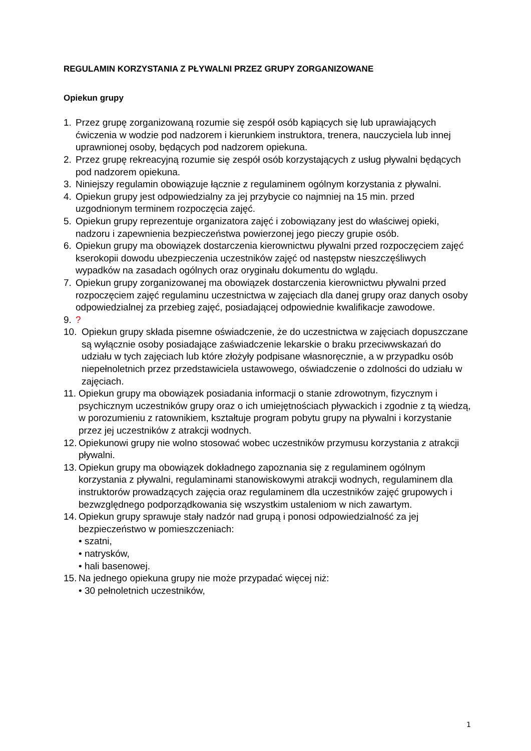REGULAMIN KORZYSTANIA Z PŁYWALNI PRZEZ GRUPY ZORGANIZOWANE
Opiekun grupy
1. Przez grupę zorganizowaną rozumie się zespół osób kąpiących się lub uprawiających ćwiczenia w wodzie pod nadzorem i kierunkiem instruktora, trenera, nauczyciela lub innej uprawnionej osoby, będących pod nadzorem opiekuna.
2. Przez grupę rekreacyjną rozumie się zespół osób korzystających z usług pływalni będących pod nadzorem opiekuna.
3. Niniejszy regulamin obowiązuje łącznie z regulaminem ogólnym korzystania z pływalni.
4. Opiekun grupy jest odpowiedzialny za jej przybycie co najmniej na 15 min. przed uzgodnionym terminem rozpoczęcia zajęć.
5. Opiekun grupy reprezentuje organizatora zajęć i zobowiązany jest do właściwej opieki, nadzoru i zapewnienia bezpieczeństwa powierzonej jego pieczy grupie osób.
6. Opiekun grupy ma obowiązek dostarczenia kierownictwu pływalni przed rozpoczęciem zajęć kserokopii dowodu ubezpieczenia uczestników zajęć od następstw nieszczęśliwych wypadków na zasadach ogólnych oraz oryginału dokumentu do wglądu.
7. Opiekun grupy zorganizowanej ma obowiązek dostarczenia kierownictwu pływalni przed rozpoczęciem zajęć regulaminu uczestnictwa w zajęciach dla danej grupy oraz danych osoby odpowiedzialnej za przebieg zajęć, posiadającej odpowiednie kwalifikacje zawodowe.
9.?
10. Opiekun grupy składa pisemne oświadczenie, że do uczestnictwa w zajęciach dopuszczane są wyłącznie osoby posiadające zaświadczenie lekarskie o braku przeciwwskazań do udziału w tych zajęciach lub które złożyły podpisane własnoręcznie, a w przypadku osób niepełnoletnich przez przedstawiciela ustawowego, oświadczenie o zdolności do udziału w zajęciach.
11. Opiekun grupy ma obowiązek posiadania informacji o stanie zdrowotnym, fizycznym i psychicznym uczestników grupy oraz o ich umiejętnościach pływackich i zgodnie z tą wiedzą, w porozumieniu z ratownikiem, kształtuje program pobytu grupy na pływalni i korzystanie przez jej uczestników z atrakcji wodnych.
12. Opiekunowi grupy nie wolno stosować wobec uczestników przymusu korzystania z atrakcji pływalni.
13. Opiekun grupy ma obowiązek dokładnego zapoznania się z regulaminem ogólnym korzystania z pływalni, regulaminami stanowiskowymi atrakcji wodnych, regulaminem dla instruktorów prowadzących zajęcia oraz regulaminem dla uczestników zajęć grupowych i bezwzględnego podporządkowania się wszystkim ustaleniom w nich zawartym.
14. Opiekun grupy sprawuje stały nadzór nad grupą i ponosi odpowiedzialność za jej bezpieczeństwo w pomieszczeniach:
• szatni,
• natrysków,
• hali basenowej.
15. Na jednego opiekuna grupy nie może przypadać więcej niż:
• 30 pełnoletnich uczestników,
1